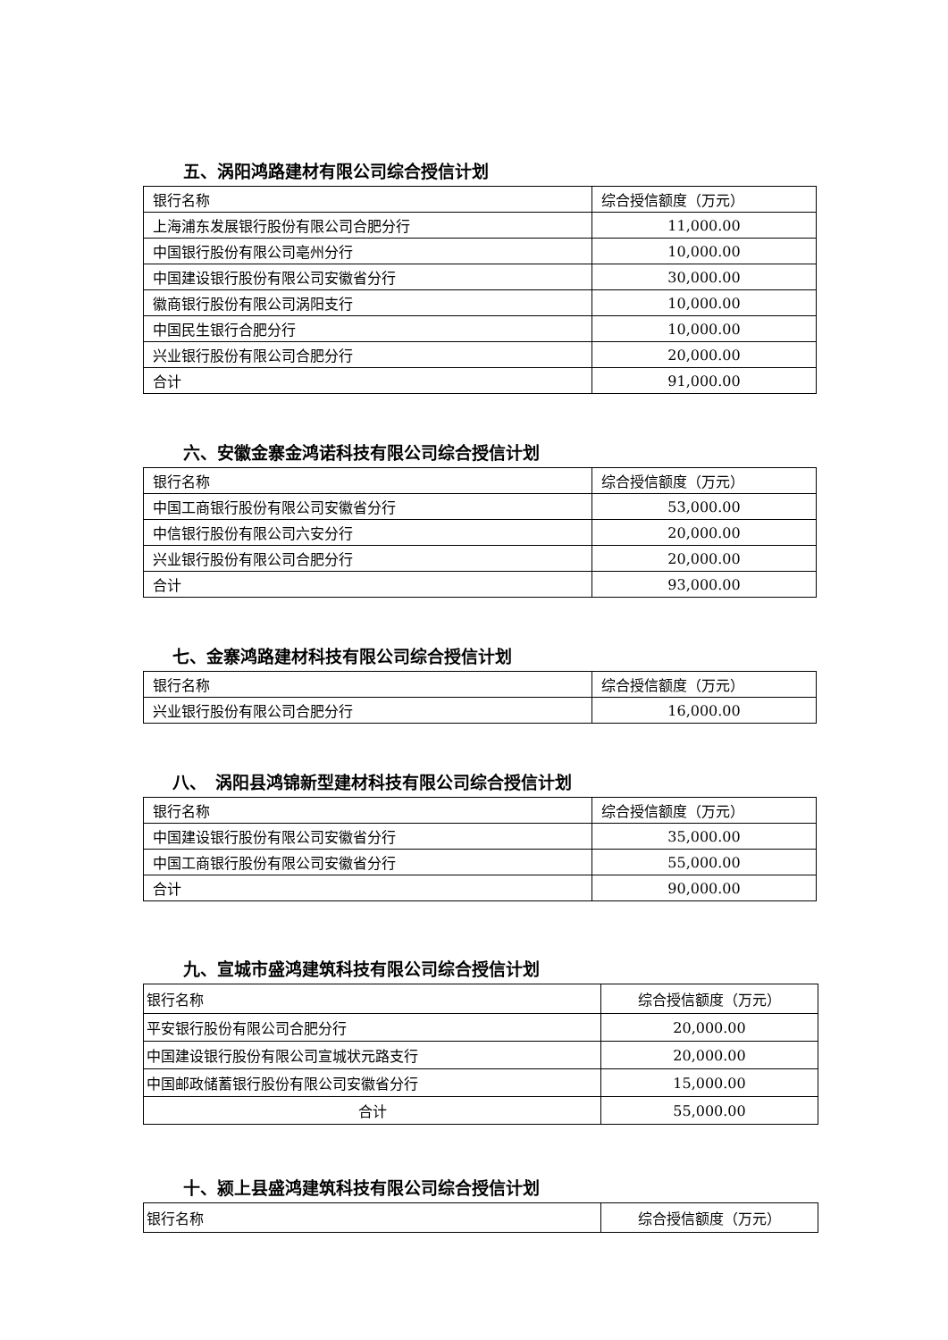五、涡阳鸿路建材有限公司综合授信计划
| 银行名称 | 综合授信额度（万元） |
| 上海浦东发展银行股份有限公司合肥分行 | 11,000.00 |
| 中国银行股份有限公司亳州分行 | 10,000.00 |
| 中国建设银行股份有限公司安徽省分行 | 30,000.00 |
| 徽商银行股份有限公司涡阳支行 | 10,000.00 |
| 中国民生银行合肥分行 | 10,000.00 |
| 兴业银行股份有限公司合肥分行 | 20,000.00 |
| 合计 | 91,000.00 |
六、安徽金寨金鸿诺科技有限公司综合授信计划
| 银行名称 | 综合授信额度（万元） |
| 中国工商银行股份有限公司安徽省分行 | 53,000.00 |
| 中信银行股份有限公司六安分行 | 20,000.00 |
| 兴业银行股份有限公司合肥分行 | 20,000.00 |
| 合计 | 93,000.00 |
七、金寨鸿路建材科技有限公司综合授信计划
| 银行名称 | 综合授信额度（万元） |
| 兴业银行股份有限公司合肥分行 | 16,000.00 |
八、　涡阳县鸿锦新型建材科技有限公司综合授信计划
| 银行名称 | 综合授信额度（万元） |
| 中国建设银行股份有限公司安徽省分行 | 35,000.00 |
| 中国工商银行股份有限公司安徽省分行 | 55,000.00 |
| 合计 | 90,000.00 |
九、宣城市盛鸿建筑科技有限公司综合授信计划
| 银行名称 | 综合授信额度（万元） |
| 平安银行股份有限公司合肥分行 | 20,000.00 |
| 中国建设银行股份有限公司宣城状元路支行 | 20,000.00 |
| 中国邮政储蓄银行股份有限公司安徽省分行 | 15,000.00 |
| 合计 | 55,000.00 |
十、颍上县盛鸿建筑科技有限公司综合授信计划
| 银行名称 | 综合授信额度（万元） |